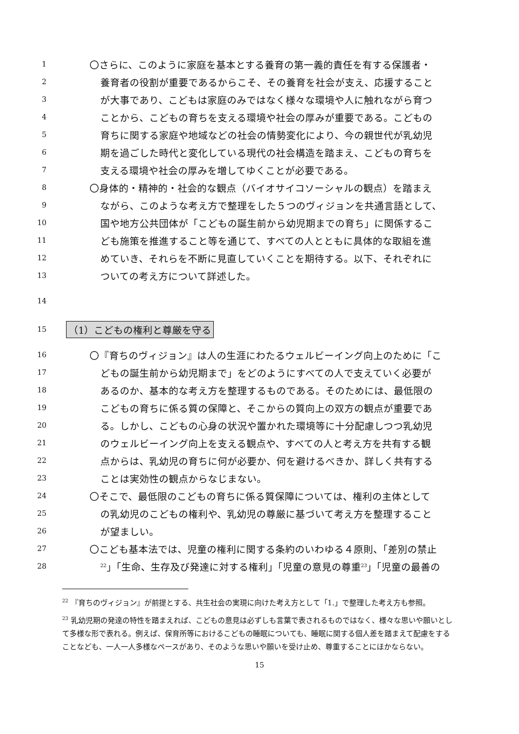1 〇さらに、このように家庭を基本とする養育の第一義的責任を有する保護者・
2 養育者の役割が重要であるからこそ、その養育を社会が支え、応援すること
3 が大事であり、こどもは家庭のみではなく様々な環境や人に触れながら育つ
4 ことから、こどもの育ちを支える環境や社会の厚みが重要である。こどもの
5 育ちに関する家庭や地域などの社会の情勢変化により、今の親世代が乳幼児
6 期を過ごした時代と変化している現代の社会構造を踏まえ、こどもの育ちを
7 支える環境や社会の厚みを増してゆくことが必要である。
8 〇身体的・精神的・社会的な観点（バイオサイコソーシャルの観点）を踏まえ
9 ながら、このような考え方で整理をした５つのヴィジョンを共通言語として、
10 国や地方公共団体が「こどもの誕生前から幼児期までの育ち」に関係するこ
11 ども施策を推進すること等を通じて、すべての人とともに具体的な取組を進
12 めていき、それらを不断に見直していくことを期待する。以下、それぞれに
13 ついての考え方について詳述した。
14
15 （1）こどもの権利と尊厳を守る
16 〇『育ちのヴィジョン』は人の生涯にわたるウェルビーイング向上のために「こ
17 どもの誕生前から幼児期まで」をどのようにすべての人で支えていく必要が
18 あるのか、基本的な考え方を整理するものである。そのためには、最低限の
19 こどもの育ちに係る質の保障と、そこからの質向上の双方の観点が重要であ
20 る。しかし、こどもの心身の状況や置かれた環境等に十分配慮しつつ乳幼児
21 のウェルビーイング向上を支える観点や、すべての人と考え方を共有する観
22 点からは、乳幼児の育ちに何が必要か、何を避けるべきか、詳しく共有する
23 ことは実効性の観点からなじまない。
24 〇そこで、最低限のこどもの育ちに係る質保障については、権利の主体として
25 の乳幼児のこどもの権利や、乳幼児の尊厳に基づいて考え方を整理すること
26 が望ましい。
27 〇こども基本法では、児童の権利に関する条約のいわゆる４原則、「差別の禁止
28<sup>22</sup>」「生命、生存及び発達に対する権利」「児童の意見の尊重<sup>23</sup>」「児童の最善の
<sup>22</sup> 『育ちのヴィジョン』が前提とする、共生社会の実現に向けた考え方として「1.」で整理した考え方も参照。
<sup>23</sup> 乳幼児期の発達の特性を踏まえれば、こどもの意見は必ずしも言葉で表されるものではなく、様々な思いや願いとして多様な形で表れる。例えば、保育所等におけるこどもの睡眠についても、睡眠に関する個人差を踏まえて配慮をすることなども、一人一人多様なペースがあり、そのような思いや願いを受け止め、尊重することにほかならない。
15